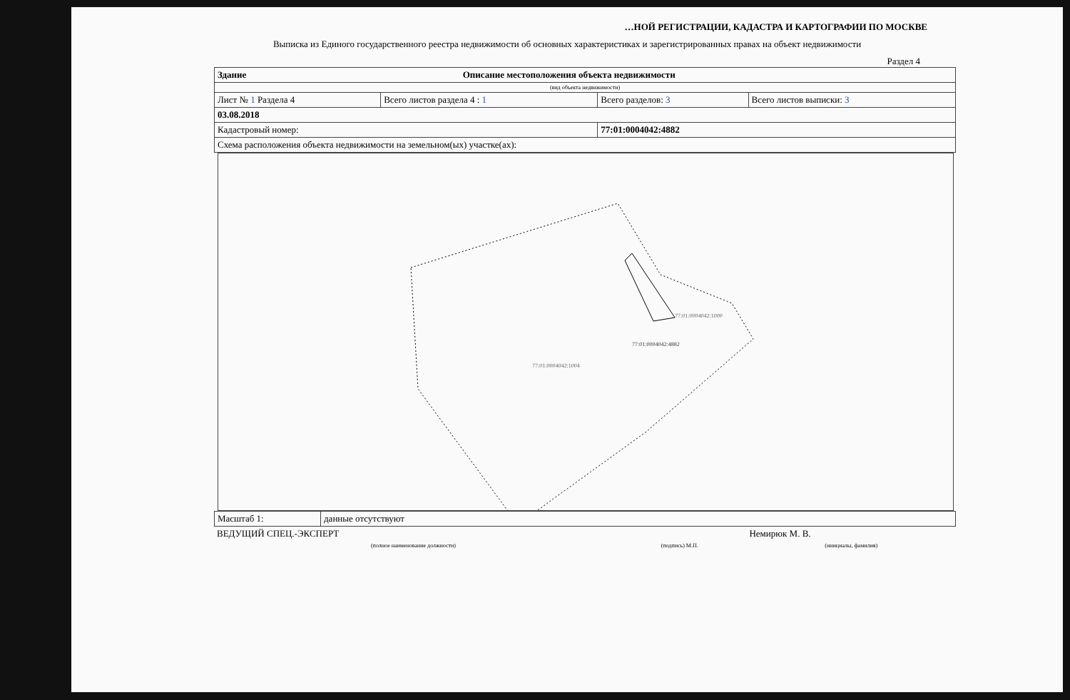…НОЙ РЕГИСТРАЦИИ, КАДАСТРА И КАРТОГРАФИИ ПО МОСКВЕ
Выписка из Единого государственного реестра недвижимости об основных характеристиках и зарегистрированных правах на объект недвижимости
Раздел 4
| Здание Описание местоположения объекта недвижимости | | | |
| (вид объекта недвижимости) | | | |
| Лист № 1 Раздела 4 | Всего листов раздела 4 : 1 | Всего разделов: 3 | Всего листов выписки: 3 |
| 03.08.2018 | | | |
| Кадастровый номер: | | 77:01:0004042:4882 | |
| Схема расположения объекта недвижимости на земельном(ых) участке(ах): | | | |
77:01:0004042:1004
77:01:0004042:4882
77:01:0004042:1000
| Масштаб 1: | данные отсутствуют |
| ВЕДУЩИЙ СПЕЦ.-ЭКСПЕРТ | | Немирюк М. В. |
| (полное наименование должности) | (подпись) М.П. | (инициалы, фамилия) |